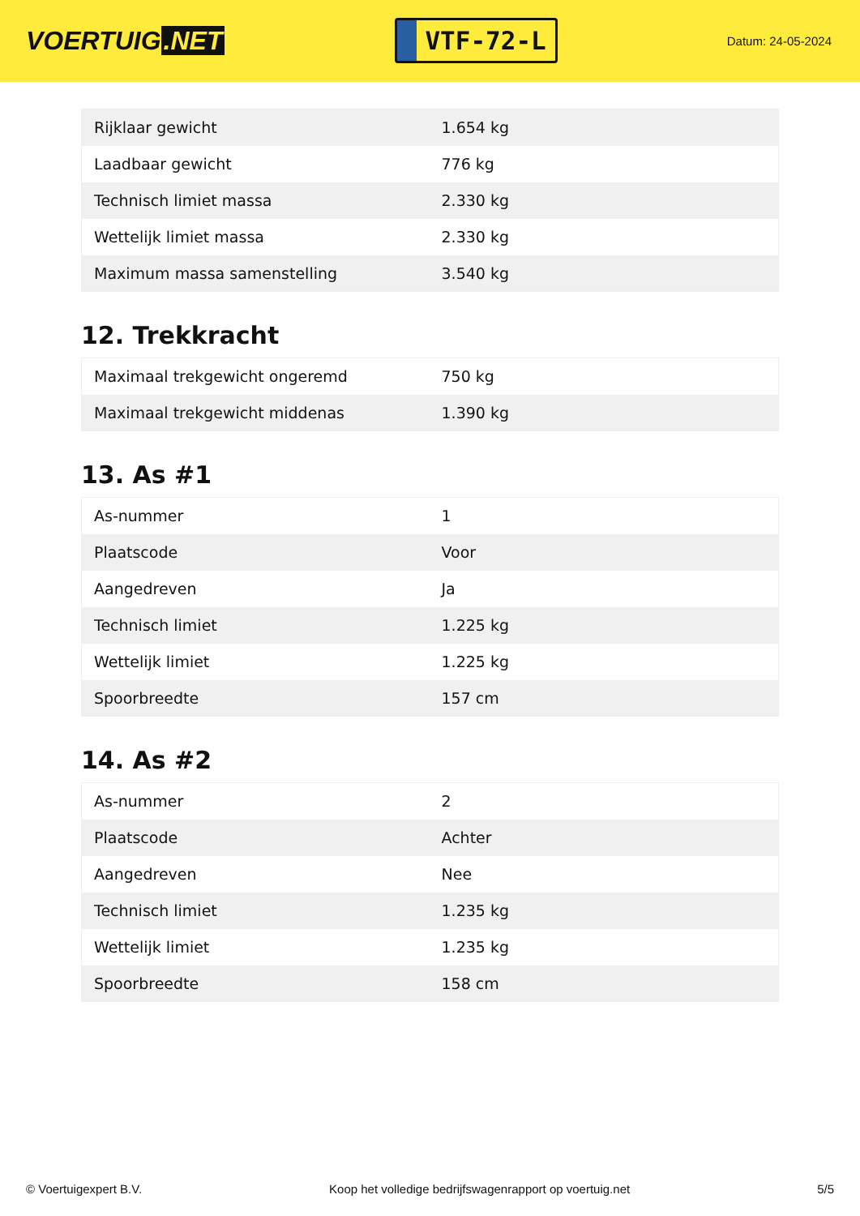VOERTUIG.NET
VTF-72-L
Datum: 24-05-2024
| Rijklaar gewicht | 1.654 kg |
| Laadbaar gewicht | 776 kg |
| Technisch limiet massa | 2.330 kg |
| Wettelijk limiet massa | 2.330 kg |
| Maximum massa samenstelling | 3.540 kg |
12. Trekkracht
| Maximaal trekgewicht ongeremd | 750 kg |
| Maximaal trekgewicht middenas | 1.390 kg |
13. As #1
| As-nummer | 1 |
| Plaatscode | Voor |
| Aangedreven | Ja |
| Technisch limiet | 1.225 kg |
| Wettelijk limiet | 1.225 kg |
| Spoorbreedte | 157 cm |
14. As #2
| As-nummer | 2 |
| Plaatscode | Achter |
| Aangedreven | Nee |
| Technisch limiet | 1.235 kg |
| Wettelijk limiet | 1.235 kg |
| Spoorbreedte | 158 cm |
© Voertuigexpert B.V. Koop het volledige bedrijfswagenrapport op voertuig.net 5/5